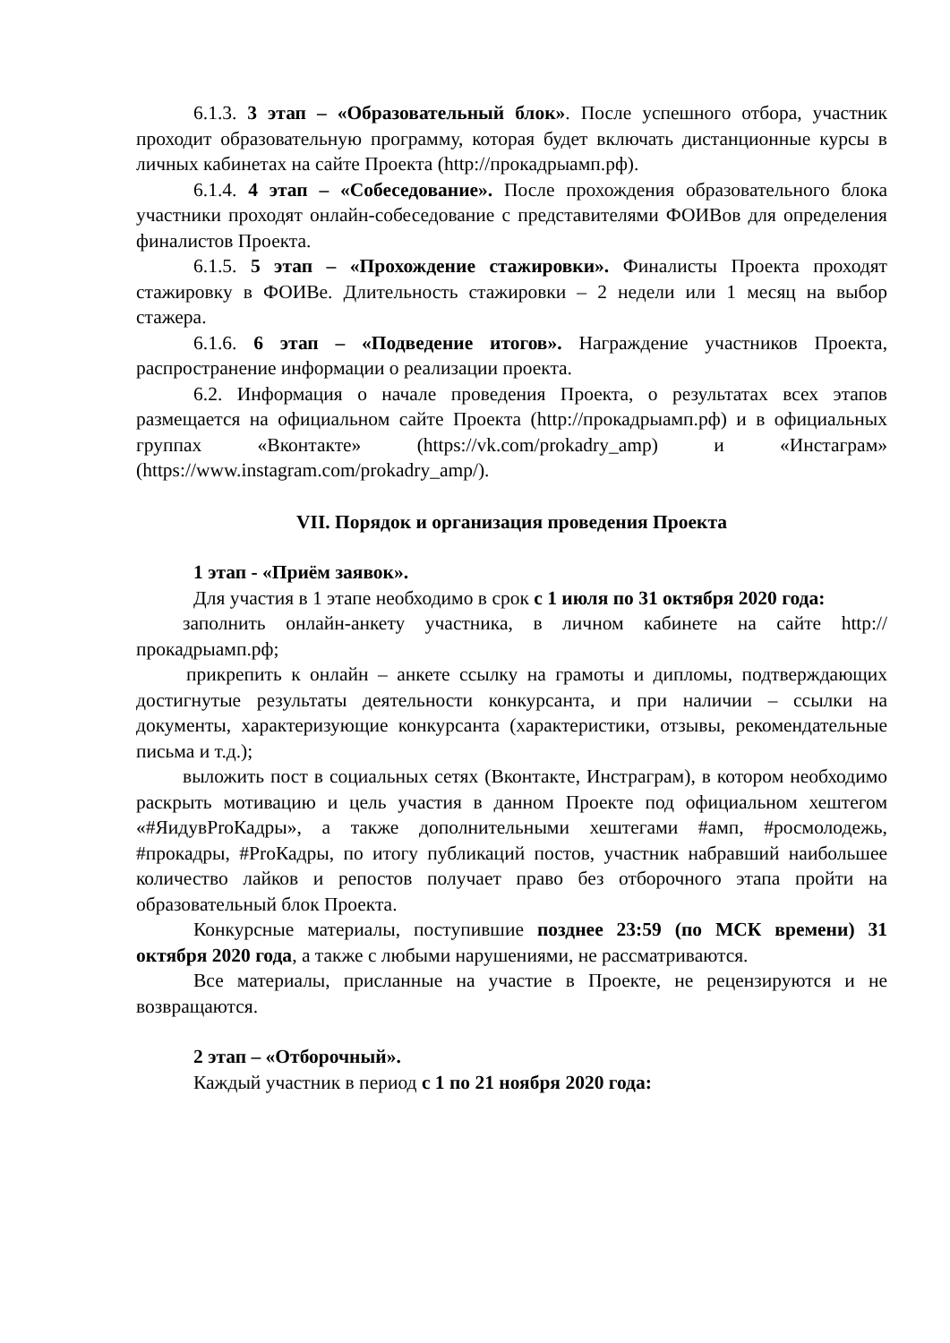6.1.3. 3 этап – «Образовательный блок». После успешного отбора, участник проходит образовательную программу, которая будет включать дистанционные курсы в личных кабинетах на сайте Проекта (http://прокадрыамп.рф).
6.1.4. 4 этап – «Собеседование». После прохождения образовательного блока участники проходят онлайн-собеседование с представителями ФОИВов для определения финалистов Проекта.
6.1.5. 5 этап – «Прохождение стажировки». Финалисты Проекта проходят стажировку в ФОИВе. Длительность стажировки – 2 недели или 1 месяц на выбор стажера.
6.1.6. 6 этап – «Подведение итогов». Награждение участников Проекта, распространение информации о реализации проекта.
6.2. Информация о начале проведения Проекта, о результатах всех этапов размещается на официальном сайте Проекта (http://прокадрыамп.рф) и в официальных группах «Вконтакте» (https://vk.com/prokadry_amp) и «Инстаграм» (https://www.instagram.com/prokadry_amp/).
VII. Порядок и организация проведения Проекта
1 этап - «Приём заявок».
Для участия в 1 этапе необходимо в срок с 1 июля по 31 октября 2020 года:
заполнить онлайн-анкету участника, в личном кабинете на сайте http://прокадрыамп.рф;
прикрепить к онлайн – анкете ссылку на грамоты и дипломы, подтверждающих достигнутые результаты деятельности конкурсанта, и при наличии – ссылки на документы, характеризующие конкурсанта (характеристики, отзывы, рекомендательные письма и т.д.);
выложить пост в социальных сетях (Вконтакте, Инстраграм), в котором необходимо раскрыть мотивацию и цель участия в данном Проекте под официальном хештегом «#ЯидувProКадры», а также дополнительными хештегами #амп, #росмолодежь, #прокадры, #ProКадры, по итогу публикаций постов, участник набравший наибольшее количество лайков и репостов получает право без отборочного этапа пройти на образовательный блок Проекта.
Конкурсные материалы, поступившие позднее 23:59 (по МСК времени) 31 октября 2020 года, а также с любыми нарушениями, не рассматриваются.
Все материалы, присланные на участие в Проекте, не рецензируются и не возвращаются.
2 этап – «Отборочный».
Каждый участник в период с 1 по 21 ноября 2020 года: